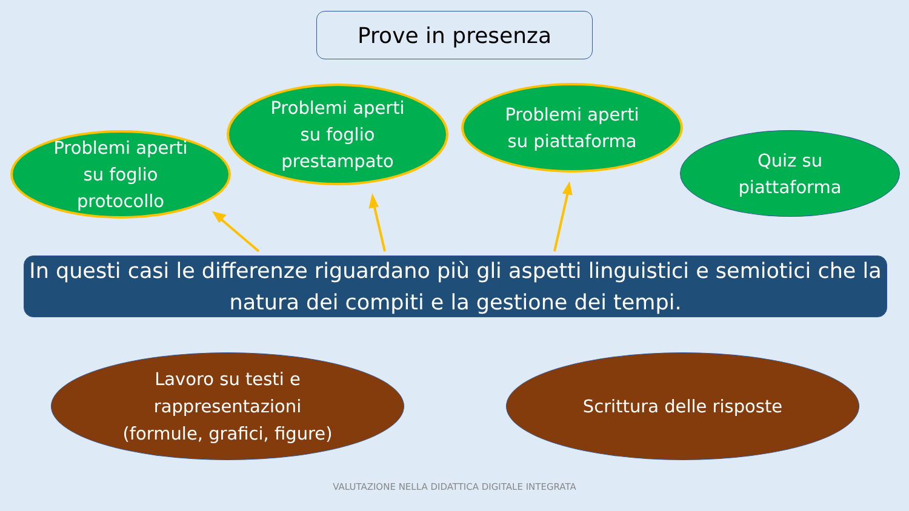Prove in presenza
Problemi aperti
su foglio
protocollo
Problemi aperti
su foglio
prestampato
Problemi aperti
su piattaforma
Quiz su
piattaforma
In questi casi le differenze riguardano più gli aspetti linguistici e semiotici che la natura dei compiti e la gestione dei tempi.
Lavoro su testi e
rappresentazioni
(formule, grafici, figure)
Scrittura delle risposte
VALUTAZIONE NELLA DIDATTICA DIGITALE INTEGRATA